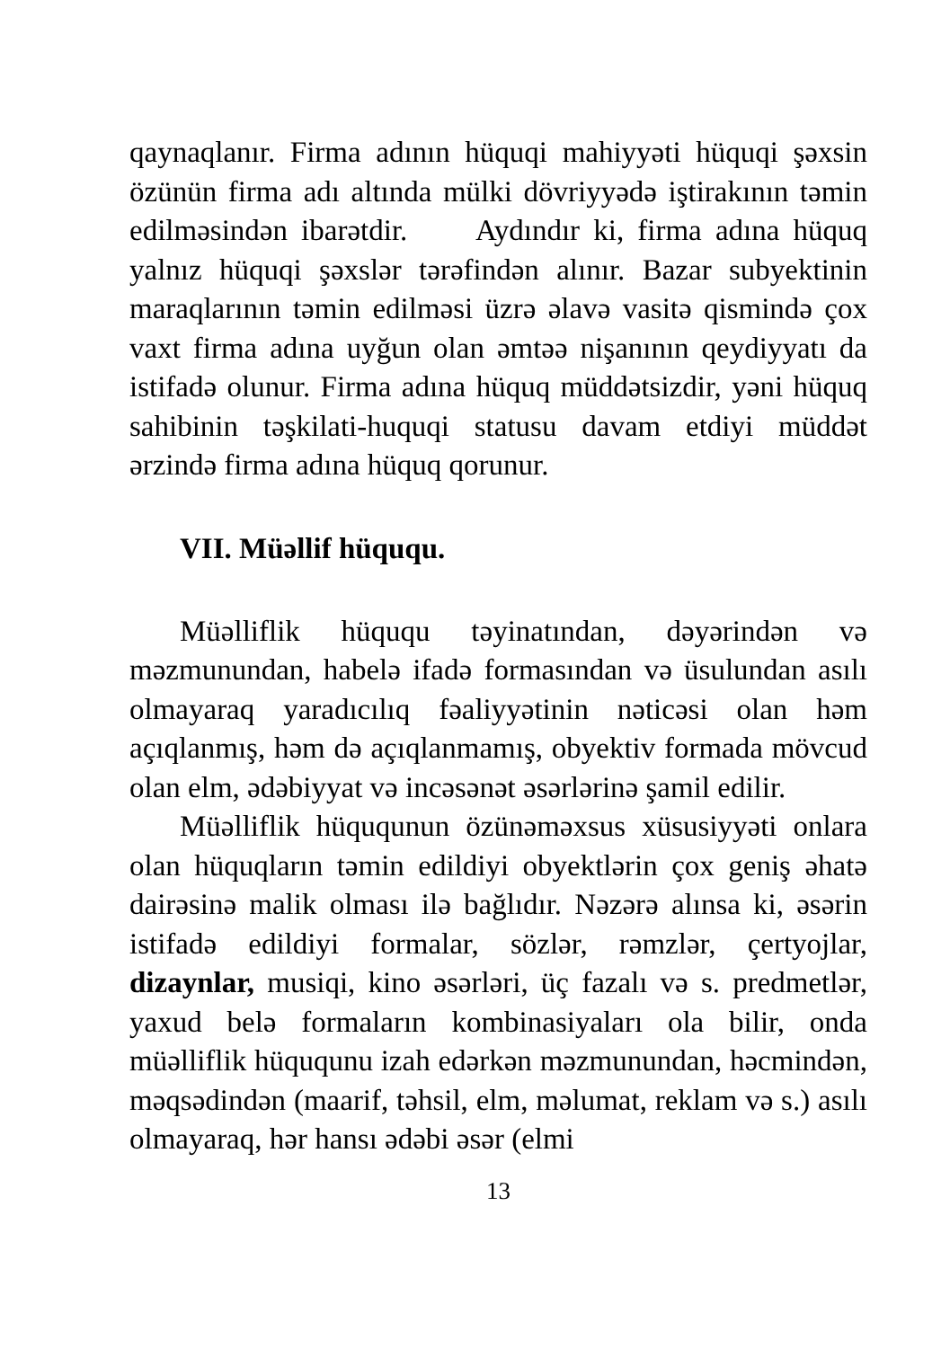qaynaqlanır. Firma adının hüquqi mahiyyəti hüquqi şəxsin özünün firma adı altında mülki dövriyyədə iştirakının təmin edilməsindən ibarətdir. Aydındır ki, firma adına hüquq yalnız hüquqi şəxslər tərəfindən alınır. Bazar subyektinin maraqlarının təmin edilməsi üzrə əlavə vasitə qismində çox vaxt firma adına uyğun olan əmtəə nişanının qeydiyyatı da istifadə olunur. Firma adına hüquq müddətsizdir, yəni hüquq sahibinin təşkilati-huquqi statusu davam etdiyi müddət ərzində firma adına hüquq qorunur.
VII. Müəllif hüququ.
Müəlliflik hüququ təyinatından, dəyərindən və məzmunundan, habelə ifadə formasından və üsulundan asılı olmayaraq yaradıcılıq fəaliyyətinin nəticəsi olan həm açıqlanmış, həm də açıqlanmamış, obyektiv formada mövcud olan elm, ədəbiyyat və incəsənət əsərlərinə şamil edilir.
Müəlliflik hüququnun özünəməxsus xüsusiyyəti onlara olan hüquqların təmin edildiyi obyektlərin çox geniş əhatə dairəsinə malik olması ilə bağlıdır. Nəzərə alınsa ki, əsərin istifadə edildiyi formalar, sözlər, rəmzlər, çertyojlar, dizaynlar, musiqi, kino əsərləri, üç fazalı və s. predmetlər, yaxud belə formaların kombinasiyaları ola bilir, onda müəlliflik hüququnu izah edərkən məzmunundan, həcmindən, məqsədindən (maarif, təhsil, elm, məlumat, reklam və s.) asılı olmayaraq, hər hansı ədəbi əsər (elmi
13